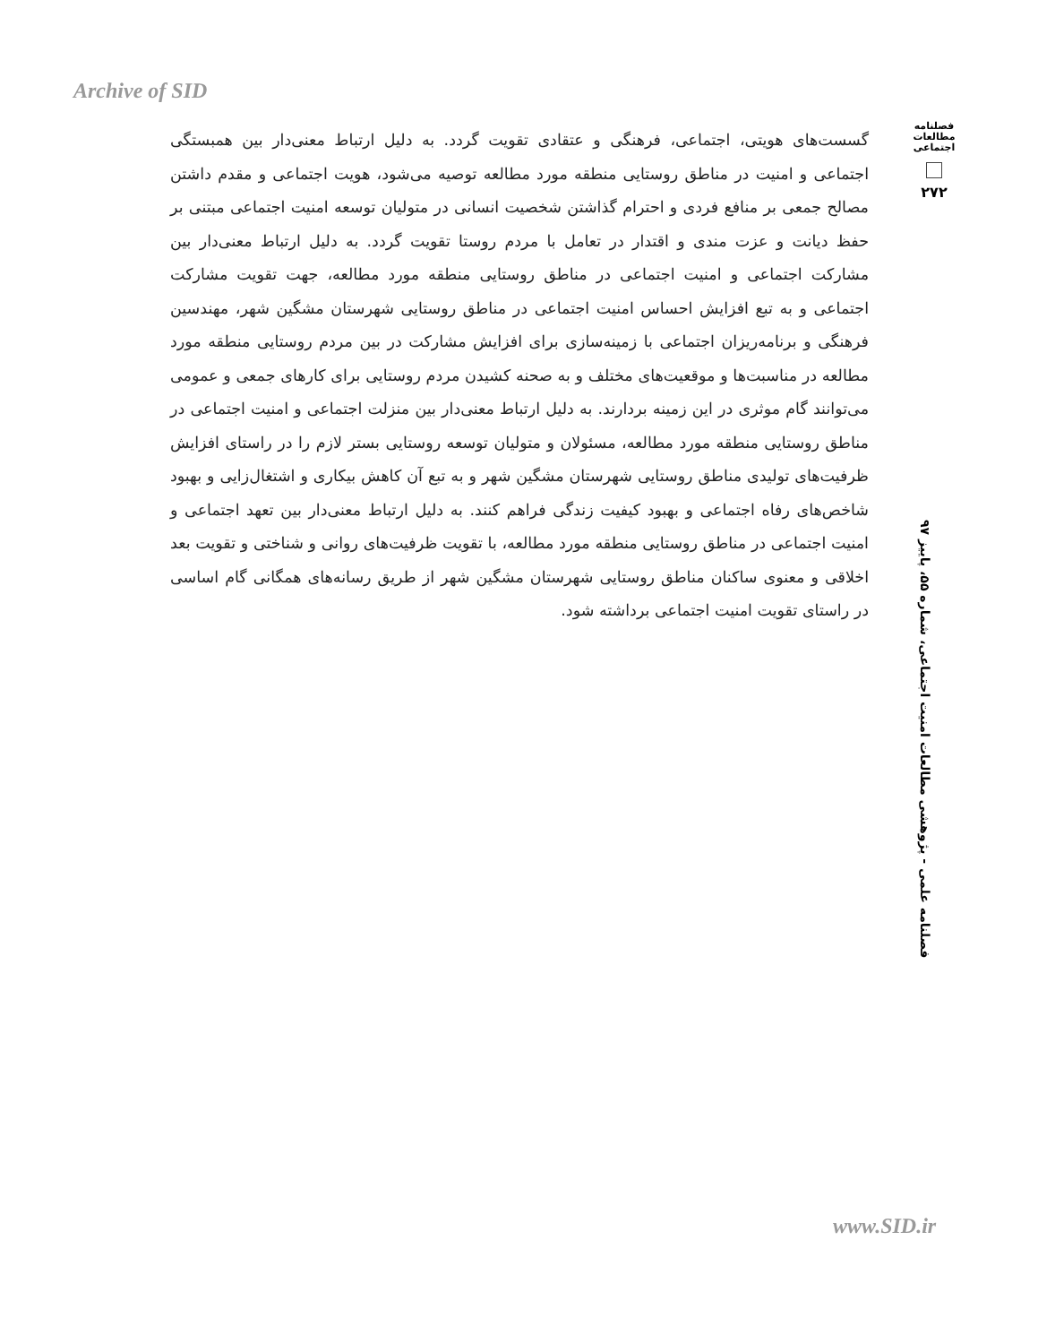Archive of SID
فصلنامه مطالعات اجتماعی
۲۷۲
گسست‌های هویتی، اجتماعی، فرهنگی و عتقادی تقویت گردد. به دلیل ارتباط معنی‌دار بین همبستگی اجتماعی و امنیت در مناطق روستایی منطقه مورد مطالعه توصیه می‌شود، هویت اجتماعی و مقدم داشتن مصالح جمعی بر منافع فردی و احترام گذاشتن شخصیت انسانی در متولیان توسعه امنیت اجتماعی مبتنی بر حفظ دیانت و عزت مندی و اقتدار در تعامل با مردم روستا تقویت گردد. به دلیل ارتباط معنی‌دار بین مشارکت اجتماعی و امنیت اجتماعی در مناطق روستایی منطقه مورد مطالعه، جهت تقویت مشارکت اجتماعی و به تبع افزایش احساس امنیت اجتماعی در مناطق روستایی شهرستان مشگین شهر، مهندسین فرهنگی و برنامه‌ریزان اجتماعی با زمینه‌سازی برای افزایش مشارکت در بین مردم روستایی منطقه مورد مطالعه در مناسبت‌ها و موقعیت‌های مختلف و به صحنه کشیدن مردم روستایی برای کارهای جمعی و عمومی می‌توانند گام موثری در این زمینه بردارند. به دلیل ارتباط معنی‌دار بین منزلت اجتماعی و امنیت اجتماعی در مناطق روستایی منطقه مورد مطالعه، مسئولان و متولیان توسعه روستایی بستر لازم را در راستای افزایش ظرفیت‌های تولیدی مناطق روستایی شهرستان مشگین شهر و به تبع آن کاهش بیکاری و اشتغال‌زایی و بهبود شاخص‌های رفاه اجتماعی و بهبود کیفیت زندگی فراهم کنند. به دلیل ارتباط معنی‌دار بین تعهد اجتماعی و امنیت اجتماعی در مناطق روستایی منطقه مورد مطالعه، با تقویت ظرفیت‌های روانی و شناختی و تقویت بعد اخلاقی و معنوی ساکنان مناطق روستایی شهرستان مشگین شهر از طریق رسانه‌های همگانی گام اساسی در راستای تقویت امنیت اجتماعی برداشته شود.
فصلنامه علمی - پژوهشی مطالعات امنیت اجتماعی، شماره ۵۵، پاییز ۹۷
www.SID.ir